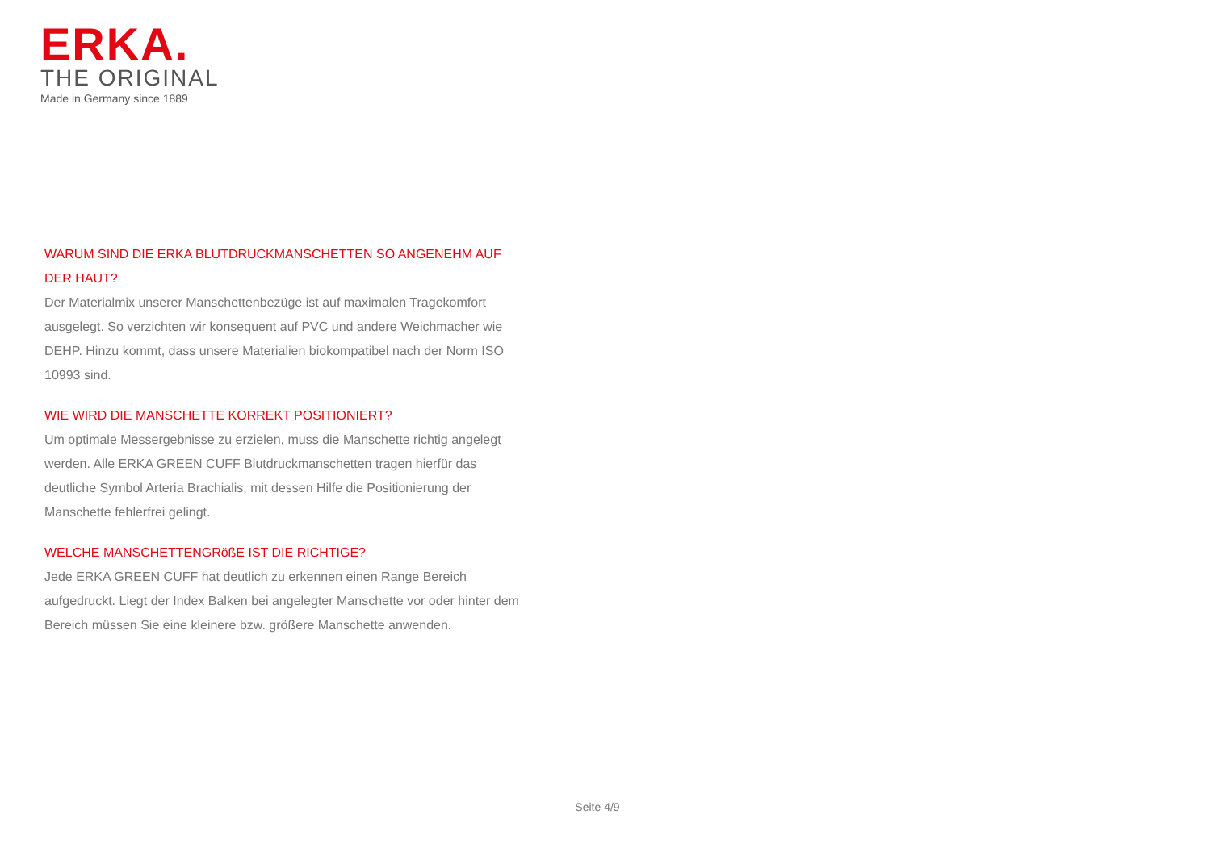ERKA.
THE ORIGINAL
Made in Germany since 1889
WARUM SIND DIE ERKA BLUTDRUCKMANSCHETTEN SO ANGENEHM AUF DER HAUT?
Der Materialmix unserer Manschettenbezüge ist auf maximalen Tragekomfort ausgelegt. So verzichten wir konsequent auf PVC und andere Weichmacher wie DEHP. Hinzu kommt, dass unsere Materialien biokompatibel nach der Norm ISO 10993 sind.
WIE WIRD DIE MANSCHETTE KORREKT POSITIONIERT?
Um optimale Messergebnisse zu erzielen, muss die Manschette richtig angelegt werden. Alle ERKA GREEN CUFF Blutdruckmanschetten tragen hierfür das deutliche Symbol Arteria Brachialis, mit dessen Hilfe die Positionierung der Manschette fehlerfrei gelingt.
WELCHE MANSCHETTENGRößE IST DIE RICHTIGE?
Jede ERKA GREEN CUFF hat deutlich zu erkennen einen Range Bereich aufgedruckt. Liegt der Index Balken bei angelegter Manschette vor oder hinter dem Bereich müssen Sie eine kleinere bzw. größere Manschette anwenden.
Seite 4/9